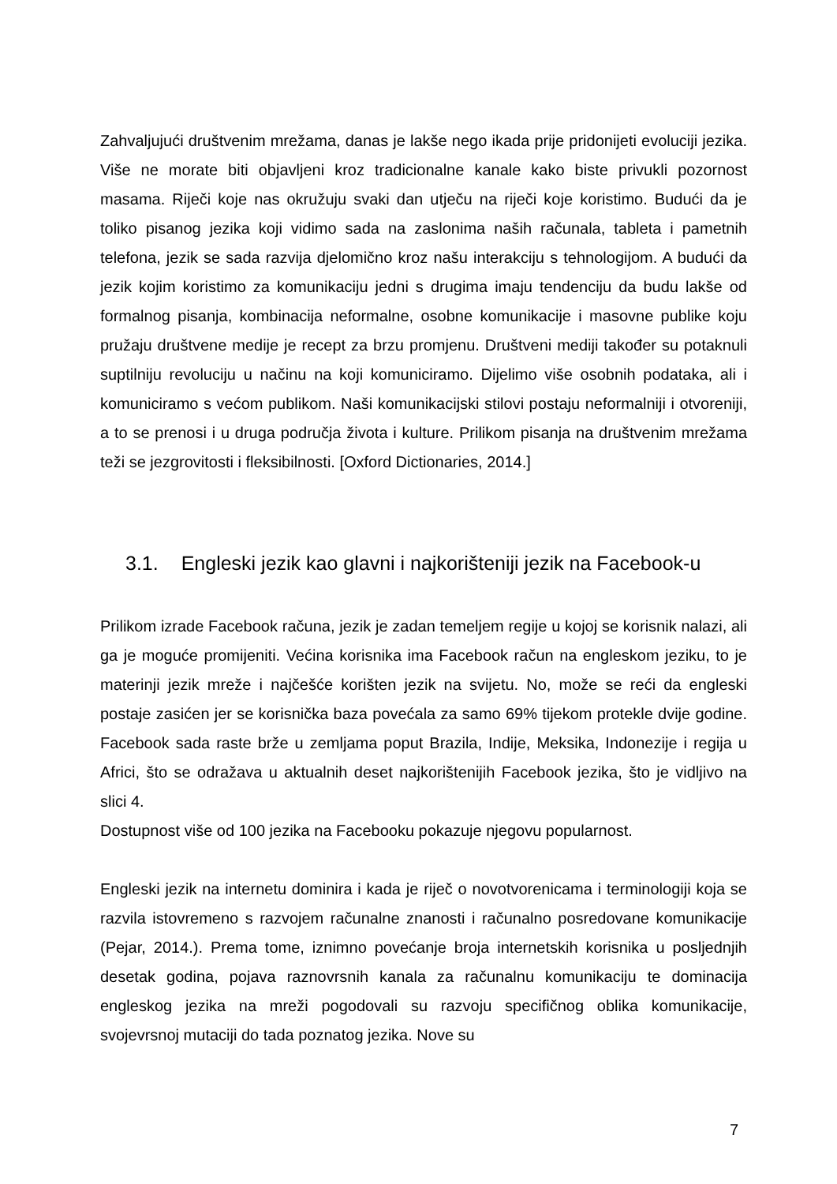Zahvaljujući društvenim mrežama, danas je lakše nego ikada prije pridonijeti evoluciji jezika. Više ne morate biti objavljeni kroz tradicionalne kanale kako biste privukli pozornost masama. Riječi koje nas okružuju svaki dan utječu na riječi koje koristimo. Budući da je toliko pisanog jezika koji vidimo sada na zaslonima naših računala, tableta i pametnih telefona, jezik se sada razvija djelomično kroz našu interakciju s tehnologijom. A budući da jezik kojim koristimo za komunikaciju jedni s drugima imaju tendenciju da budu lakše od formalnog pisanja, kombinacija neformalne, osobne komunikacije i masovne publike koju pružaju društvene medije je recept za brzu promjenu. Društveni mediji također su potaknuli suptilniju revoluciju u načinu na koji komuniciramo. Dijelimo više osobnih podataka, ali i komuniciramo s većom publikom. Naši komunikacijski stilovi postaju neformalniji i otvoreniji, a to se prenosi i u druga područja života i kulture. Prilikom pisanja na društvenim mrežama teži se jezgrovitosti i fleksibilnosti. [Oxford Dictionaries, 2014.]
3.1. Engleski jezik kao glavni i najkorišteniji jezik na Facebook-u
Prilikom izrade Facebook računa, jezik je zadan temeljem regije u kojoj se korisnik nalazi, ali ga je moguće promijeniti. Većina korisnika ima Facebook račun na engleskom jeziku, to je materinji jezik mreže i najčešće korišten jezik na svijetu. No, može se reći da engleski postaje zasićen jer se korisnička baza povećala za samo 69% tijekom protekle dvije godine. Facebook sada raste brže u zemljama poput Brazila, Indije, Meksika, Indonezije i regija u Africi, što se odražava u aktualnih deset najkorištenijih Facebook jezika, što je vidljivo na slici 4.
Dostupnost više od 100 jezika na Facebooku pokazuje njegovu popularnost.
Engleski jezik na internetu dominira i kada je riječ o novotvorenicama i terminologiji koja se razvila istovremeno s razvojem računalne znanosti i računalno posredovane komunikacije (Pejar, 2014.). Prema tome, iznimno povećanje broja internetskih korisnika u posljednjih desetak godina, pojava raznovrsnih kanala za računalnu komunikaciju te dominacija engleskog jezika na mreži pogodovali su razvoju specifičnog oblika komunikacije, svojevrsnoj mutaciji do tada poznatog jezika. Nove su
7